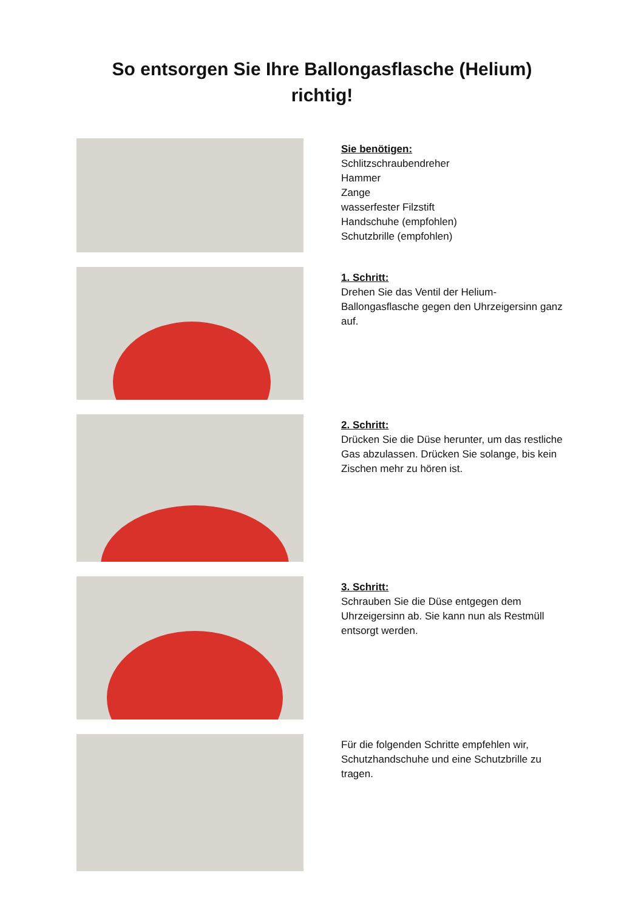So entsorgen Sie Ihre Ballongasflasche (Helium)
richtig!
Sie benötigen:
Schlitzschraubendreher
Hammer
Zange
wasserfester Filzstift
Handschuhe (empfohlen)
Schutzbrille (empfohlen)
1. Schritt:
Drehen Sie das Ventil der Helium-Ballongasflasche gegen den Uhrzeigersinn ganz auf.
2. Schritt:
Drücken Sie die Düse herunter, um das restliche Gas abzulassen. Drücken Sie solange, bis kein Zischen mehr zu hören ist.
3. Schritt:
Schrauben Sie die Düse entgegen dem Uhrzeigersinn ab. Sie kann nun als Restmüll entsorgt werden.
Für die folgenden Schritte empfehlen wir, Schutzhandschuhe und eine Schutzbrille zu tragen.